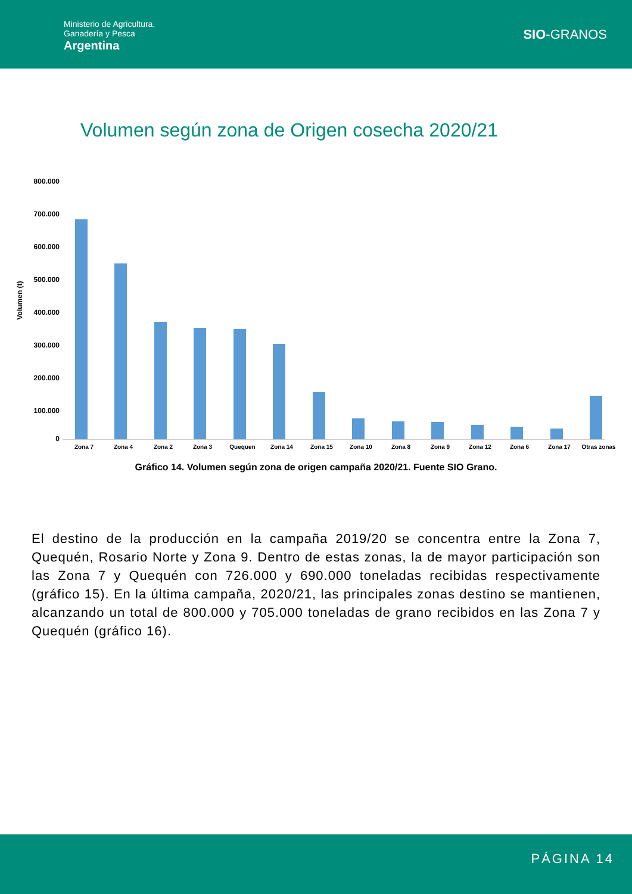Ministerio de Agricultura,
Ganadería y Pesca
Argentina
SIO-GRANOS
Volumen según zona de Origen cosecha 2020/21
Volumen (t)
800.000
700.000
600.000
500.000
400.000
300.000
200.000
100.000
0
Zona 7 Zona 4 Zona 2 Zona 3 Quequen Zona 14 Zona 15 Zona 10 Zona 8 Zona 9 Zona 12 Zona 6 Zona 17 Otras zonas
Gráfico 14. Volumen según zona de origen campaña 2020/21. Fuente SIO Grano.
El destino de la producción en la campaña 2019/20 se concentra entre la Zona 7, Quequén, Rosario Norte y Zona 9. Dentro de estas zonas, la de mayor participación son las Zona 7 y Quequén con 726.000 y 690.000 toneladas recibidas respectivamente (gráfico 15). En la última campaña, 2020/21, las principales zonas destino se mantienen, alcanzando un total de 800.000 y 705.000 toneladas de grano recibidos en las Zona 7 y Quequén (gráfico 16).
PÁGINA 14